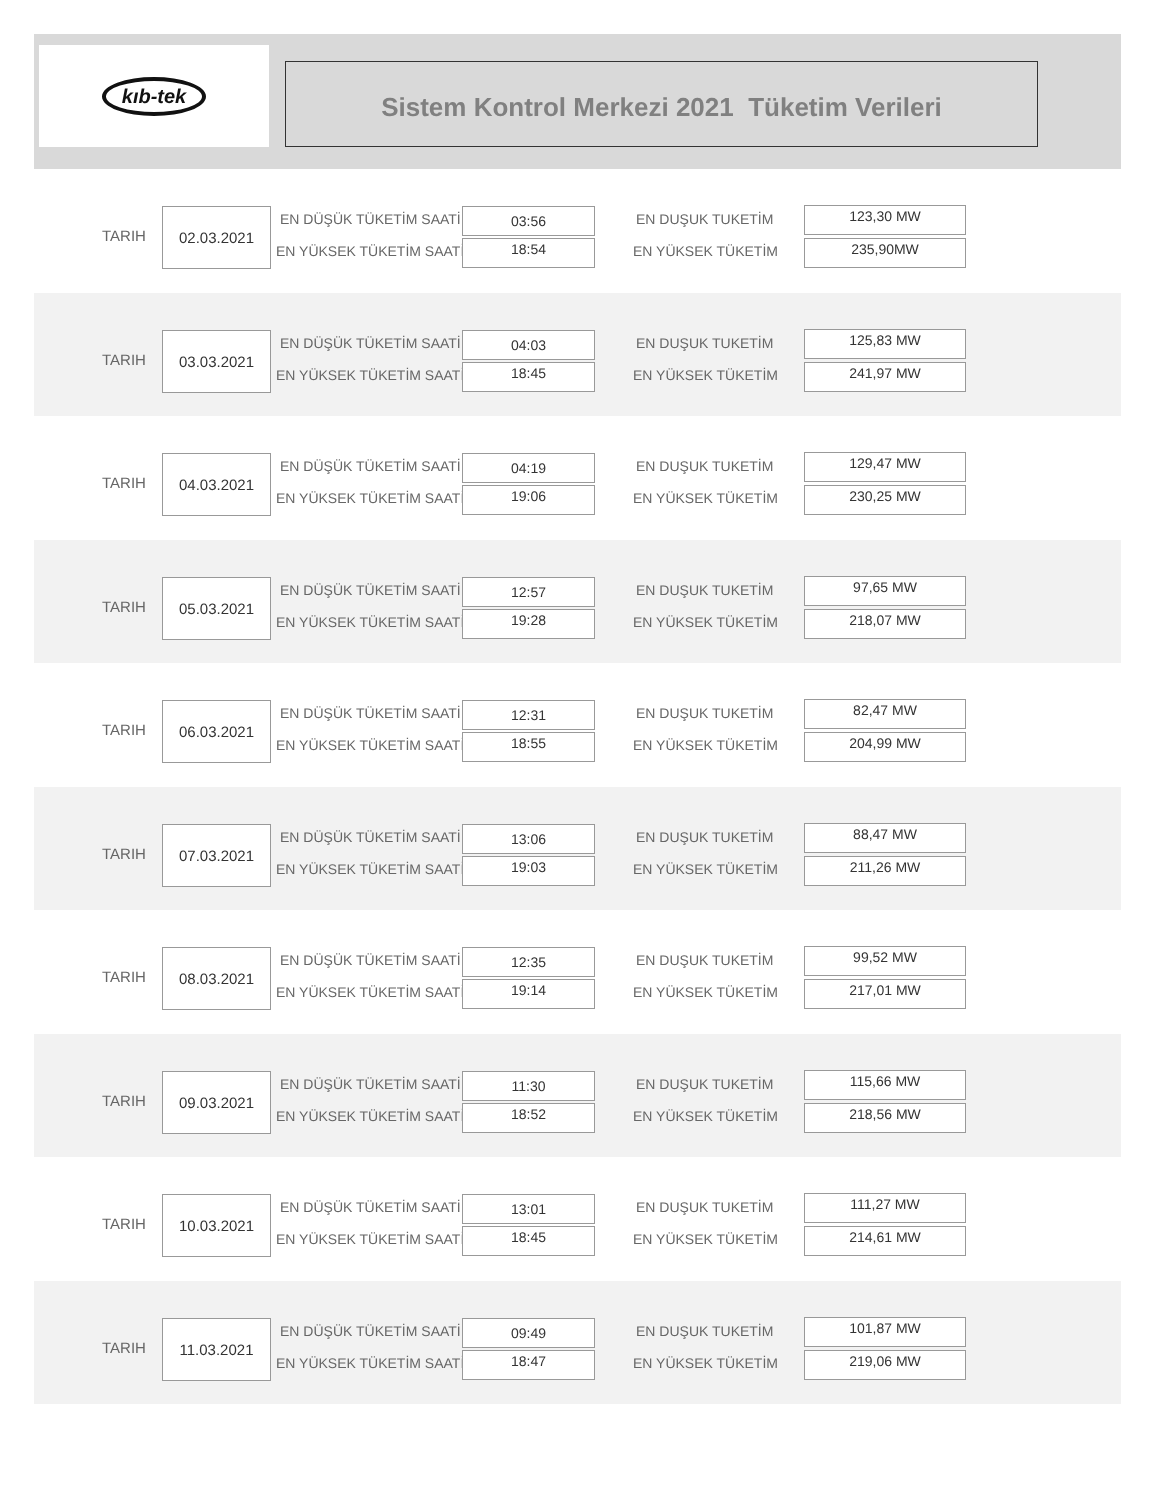kıb-tek
Sistem Kontrol Merkezi 2021 Tüketim Verileri
TARIH
02.03.2021 EN DÜŞÜK TÜKETİM SAATİ
EN YÜKSEK TÜKETİM SAATİ
03:56
18:54
EN DUŞUK TUKETİM
EN YÜKSEK TÜKETİM
123,30 MW
235,90MW
TARIH
03.03.2021 EN DÜŞÜK TÜKETİM SAATİ
EN YÜKSEK TÜKETİM SAATİ
04:03
18:45
EN DUŞUK TUKETİM
EN YÜKSEK TÜKETİM
125,83 MW
241,97 MW
TARIH
04.03.2021 EN DÜŞÜK TÜKETİM SAATİ
EN YÜKSEK TÜKETİM SAATİ
04:19
19:06
EN DUŞUK TUKETİM
EN YÜKSEK TÜKETİM
129,47 MW
230,25 MW
TARIH
05.03.2021 EN DÜŞÜK TÜKETİM SAATİ
EN YÜKSEK TÜKETİM SAATİ
12:57
19:28
EN DUŞUK TUKETİM
EN YÜKSEK TÜKETİM
97,65 MW
218,07 MW
TARIH
06.03.2021 EN DÜŞÜK TÜKETİM SAATİ
EN YÜKSEK TÜKETİM SAATİ
12:31
18:55
EN DUŞUK TUKETİM
EN YÜKSEK TÜKETİM
82,47 MW
204,99 MW
TARIH
07.03.2021 EN DÜŞÜK TÜKETİM SAATİ
EN YÜKSEK TÜKETİM SAATİ
13:06
19:03
EN DUŞUK TUKETİM
EN YÜKSEK TÜKETİM
88,47 MW
211,26 MW
TARIH
08.03.2021 EN DÜŞÜK TÜKETİM SAATİ
EN YÜKSEK TÜKETİM SAATİ
12:35
19:14
EN DUŞUK TUKETİM
EN YÜKSEK TÜKETİM
99,52 MW
217,01 MW
TARIH
09.03.2021 EN DÜŞÜK TÜKETİM SAATİ
EN YÜKSEK TÜKETİM SAATİ
11:30
18:52
EN DUŞUK TUKETİM
EN YÜKSEK TÜKETİM
115,66 MW
218,56 MW
TARIH
10.03.2021 EN DÜŞÜK TÜKETİM SAATİ
EN YÜKSEK TÜKETİM SAATİ
13:01
18:45
EN DUŞUK TUKETİM
EN YÜKSEK TÜKETİM
111,27 MW
214,61 MW
TARIH
11.03.2021 EN DÜŞÜK TÜKETİM SAATİ
EN YÜKSEK TÜKETİM SAATİ
09:49
18:47
EN DUŞUK TUKETİM
EN YÜKSEK TÜKETİM
101,87 MW
219,06 MW